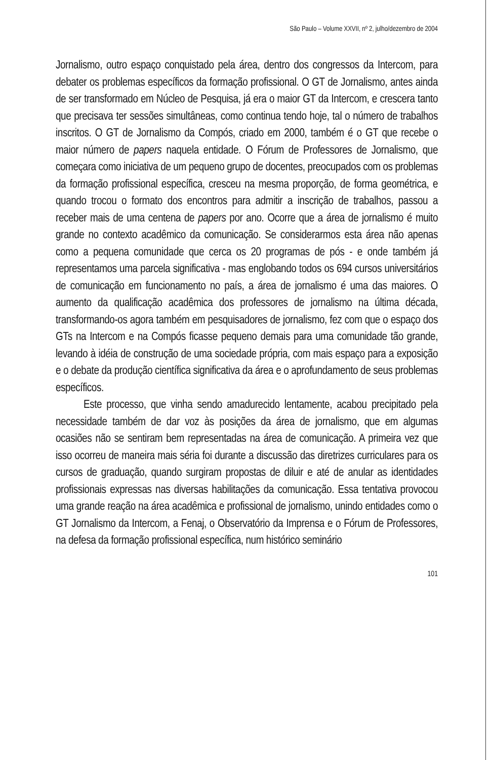São Paulo – Volume XXVII, nº 2, julho/dezembro de 2004
Jornalismo, outro espaço conquistado pela área, dentro dos congressos da Intercom, para debater os problemas específicos da formação profissional. O GT de Jornalismo, antes ainda de ser transformado em Núcleo de Pesquisa, já era o maior GT da Intercom, e crescera tanto que precisava ter sessões simultâneas, como continua tendo hoje, tal o número de trabalhos inscritos. O GT de Jornalismo da Compós, criado em 2000, também é o GT que recebe o maior número de papers naquela entidade. O Fórum de Professores de Jornalismo, que começara como iniciativa de um pequeno grupo de docentes, preocupados com os problemas da formação profissional específica, cresceu na mesma proporção, de forma geométrica, e quando trocou o formato dos encontros para admitir a inscrição de trabalhos, passou a receber mais de uma centena de papers por ano. Ocorre que a área de jornalismo é muito grande no contexto acadêmico da comunicação. Se considerarmos esta área não apenas como a pequena comunidade que cerca os 20 programas de pós - e onde também já representamos uma parcela significativa - mas englobando todos os 694 cursos universitários de comunicação em funcionamento no país, a área de jornalismo é uma das maiores. O aumento da qualificação acadêmica dos professores de jornalismo na última década, transformando-os agora também em pesquisadores de jornalismo, fez com que o espaço dos GTs na Intercom e na Compós ficasse pequeno demais para uma comunidade tão grande, levando à idéia de construção de uma sociedade própria, com mais espaço para a exposição e o debate da produção científica significativa da área e o aprofundamento de seus problemas específicos.
Este processo, que vinha sendo amadurecido lentamente, acabou precipitado pela necessidade também de dar voz às posições da área de jornalismo, que em algumas ocasiões não se sentiram bem representadas na área de comunicação. A primeira vez que isso ocorreu de maneira mais séria foi durante a discussão das diretrizes curriculares para os cursos de graduação, quando surgiram propostas de diluir e até de anular as identidades profissionais expressas nas diversas habilitações da comunicação. Essa tentativa provocou uma grande reação na área acadêmica e profissional de jornalismo, unindo entidades como o GT Jornalismo da Intercom, a Fenaj, o Observatório da Imprensa e o Fórum de Professores, na defesa da formação profissional específica, num histórico seminário
101